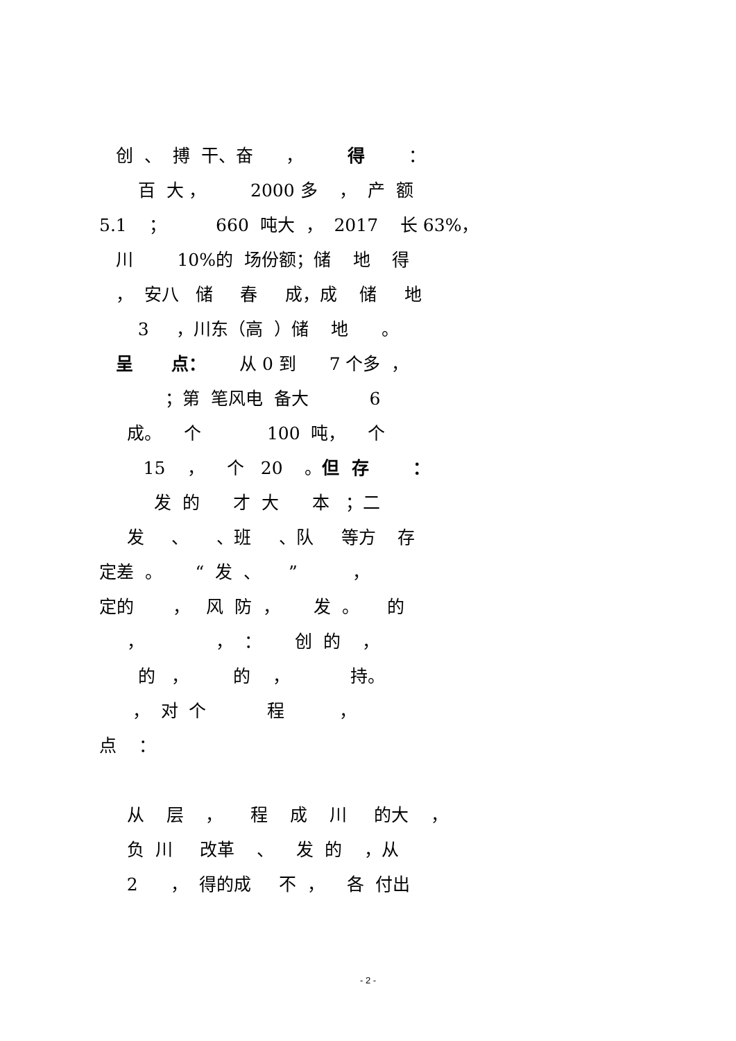创 、 搏 干、奋 ， 得 ：
百 大 ， 2000 多 ， 产 额
5.1 ； 660 吨大 ， 2017 长 63%，
川 10%的 场份额；储 地 得
， 安八 储 春 成，成 储 地
3 ，川东（高 ）储 地 。
呈 点： 从 0 到 7 个多 ，
；第 笔风电 备大 6
成。 个 100 吨， 个
15 ， 个 20 。但 存 ：
发 的 才 大 本 ；二
发 、 、班 、队 等方 存
定差 。 “ 发 、 ” ，
定的 ， 风 防 ， 发 。 的
， ， ： 创 的 ，
的 ， 的 ， 持。
， 对 个 程 ，
点 ：
从 层 ， 程 成 川 的大 ，
负 川 改革 、 发 的 ，从
2 ， 得的成 不 ， 各 付出
- 2 -